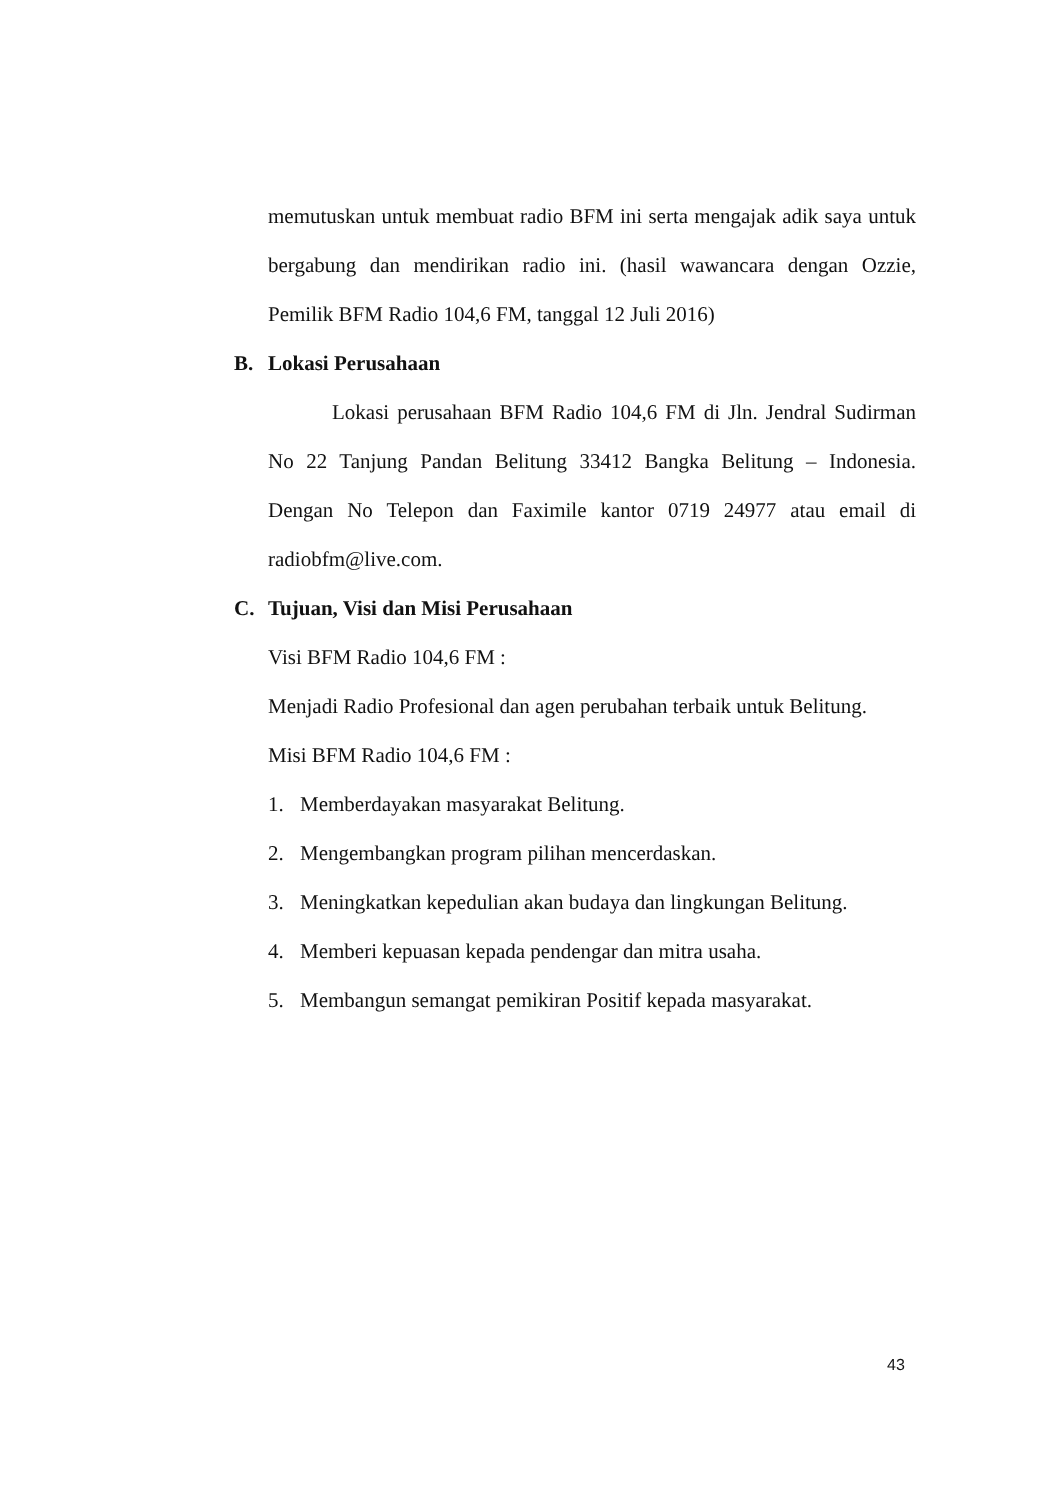memutuskan untuk membuat radio BFM ini serta mengajak adik saya untuk bergabung dan mendirikan radio ini. (hasil wawancara dengan Ozzie, Pemilik BFM Radio 104,6 FM, tanggal 12 Juli 2016)
B. Lokasi Perusahaan
Lokasi perusahaan BFM Radio 104,6 FM di Jln. Jendral Sudirman No 22 Tanjung Pandan Belitung 33412 Bangka Belitung – Indonesia. Dengan No Telepon dan Faximile kantor 0719 24977 atau email di radiobfm@live.com.
C. Tujuan, Visi dan Misi Perusahaan
Visi BFM Radio 104,6 FM :
Menjadi Radio Profesional dan agen perubahan terbaik untuk Belitung.
Misi BFM Radio 104,6 FM :
1. Memberdayakan masyarakat Belitung.
2. Mengembangkan program pilihan mencerdaskan.
3. Meningkatkan kepedulian akan budaya dan lingkungan Belitung.
4. Memberi kepuasan kepada pendengar dan mitra usaha.
5. Membangun semangat pemikiran Positif kepada masyarakat.
43